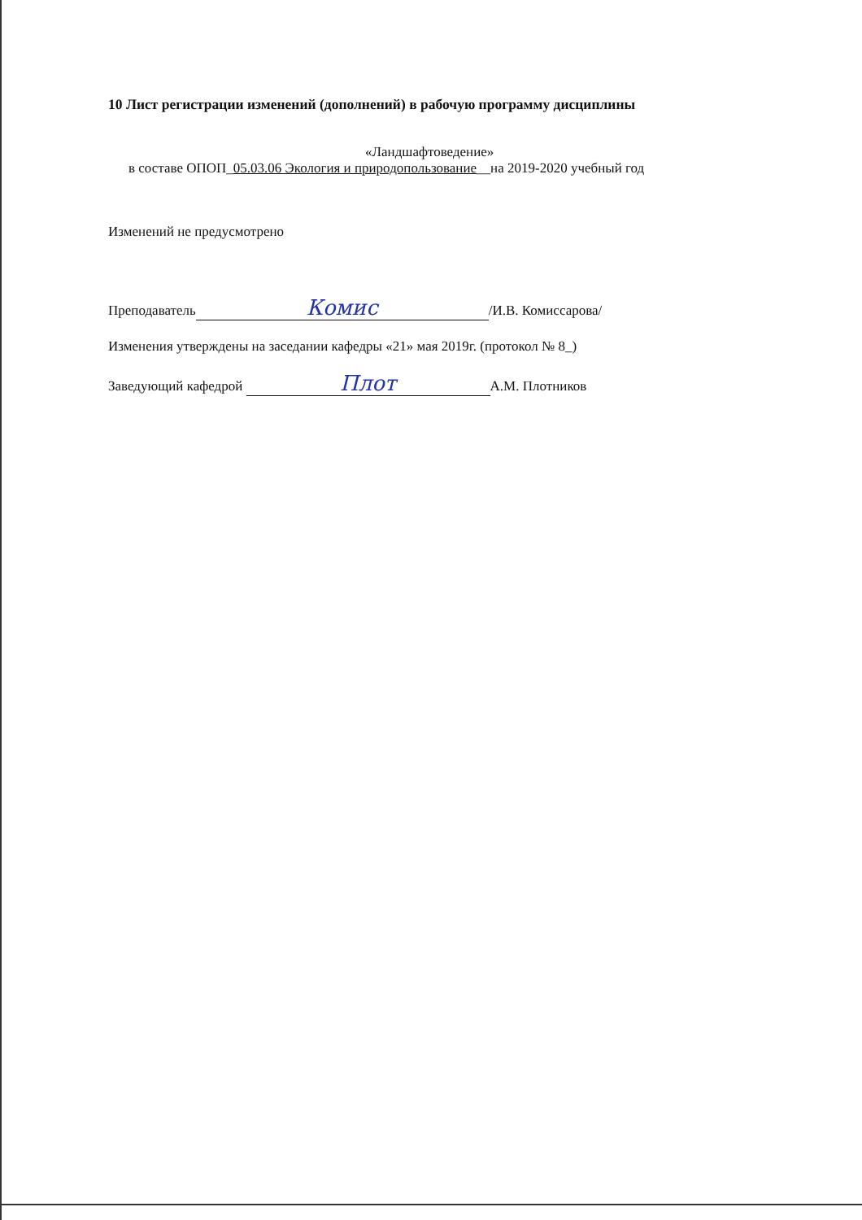10 Лист регистрации изменений (дополнений) в рабочую программу дисциплины
«Ландшафтоведение»
в составе ОПОП_05.03.06 Экология и природопользование__на 2019-2020 учебный год
Изменений не предусмотрено
Преподаватель Комис /И.В. Комиссарова/
Изменения утверждены на заседании кафедры «21» мая 2019г. (протокол № 8_)
Заведующий кафедрой Плот А.М. Плотников